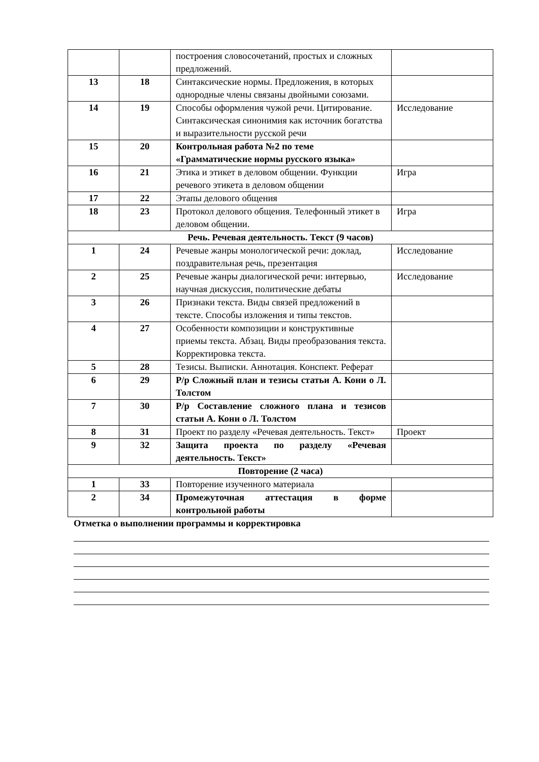| | | построения словосочетаний, простых и сложных предложений. | |
| 13 | 18 | Синтаксические нормы. Предложения, в которых однородные члены связаны двойными союзами. | |
| 14 | 19 | Способы оформления чужой речи. Цитирование. Синтаксическая синонимия как источник богатства и выразительности русской речи | Исследование |
| 15 | 20 | Контрольная работа №2 по теме «Грамматические нормы русского языка» | |
| 16 | 21 | Этика и этикет в деловом общении. Функции речевого этикета в деловом общении | Игра |
| 17 | 22 | Этапы делового общения | |
| 18 | 23 | Протокол делового общения. Телефонный этикет в деловом общении. | Игра |
| Речь. Речевая деятельность. Текст (9 часов) | | | |
| 1 | 24 | Речевые жанры монологической речи: доклад, поздравительная речь, презентация | Исследование |
| 2 | 25 | Речевые жанры диалогической речи: интервью, научная дискуссия, политические дебаты | Исследование |
| 3 | 26 | Признаки текста. Виды связей предложений в тексте. Способы изложения и типы текстов. | |
| 4 | 27 | Особенности композиции и конструктивные приемы текста. Абзац. Виды преобразования текста. Корректировка текста. | |
| 5 | 28 | Тезисы. Выписки. Аннотация. Конспект. Реферат | |
| 6 | 29 | Р/р Сложный план и тезисы статьи А. Кони о Л. Толстом | |
| 7 | 30 | Р/р Составление сложного плана и тезисов статьи А. Кони о Л. Толстом | |
| 8 | 31 | Проект по разделу «Речевая деятельность. Текст» | Проект |
| 9 | 32 | Защита проекта по разделу «Речевая деятельность. Текст» | |
| Повторение (2 часа) | | | |
| 1 | 33 | Повторение изученного материала | |
| 2 | 34 | Промежуточная аттестация в форме контрольной работы | |
Отметка о выполнении программы и корректировка